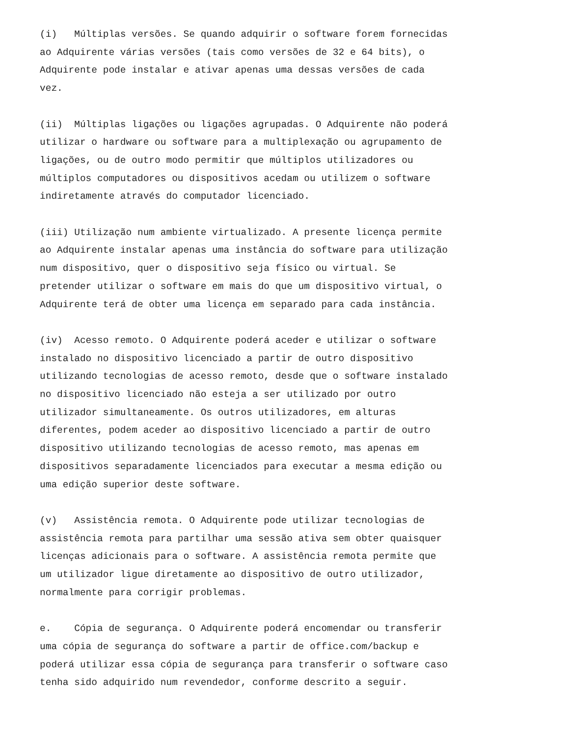(i) Múltiplas versões. Se quando adquirir o software forem fornecidas ao Adquirente várias versões (tais como versões de 32 e 64 bits), o Adquirente pode instalar e ativar apenas uma dessas versões de cada vez.
(ii) Múltiplas ligações ou ligações agrupadas. O Adquirente não poderá utilizar o hardware ou software para a multiplexação ou agrupamento de ligações, ou de outro modo permitir que múltiplos utilizadores ou múltiplos computadores ou dispositivos acedam ou utilizem o software indiretamente através do computador licenciado.
(iii) Utilização num ambiente virtualizado. A presente licença permite ao Adquirente instalar apenas uma instância do software para utilização num dispositivo, quer o dispositivo seja físico ou virtual. Se pretender utilizar o software em mais do que um dispositivo virtual, o Adquirente terá de obter uma licença em separado para cada instância.
(iv) Acesso remoto. O Adquirente poderá aceder e utilizar o software instalado no dispositivo licenciado a partir de outro dispositivo utilizando tecnologias de acesso remoto, desde que o software instalado no dispositivo licenciado não esteja a ser utilizado por outro utilizador simultaneamente. Os outros utilizadores, em alturas diferentes, podem aceder ao dispositivo licenciado a partir de outro dispositivo utilizando tecnologias de acesso remoto, mas apenas em dispositivos separadamente licenciados para executar a mesma edição ou uma edição superior deste software.
(v) Assistência remota. O Adquirente pode utilizar tecnologias de assistência remota para partilhar uma sessão ativa sem obter quaisquer licenças adicionais para o software. A assistência remota permite que um utilizador ligue diretamente ao dispositivo de outro utilizador, normalmente para corrigir problemas.
e. Cópia de segurança. O Adquirente poderá encomendar ou transferir uma cópia de segurança do software a partir de office.com/backup e poderá utilizar essa cópia de segurança para transferir o software caso tenha sido adquirido num revendedor, conforme descrito a seguir.